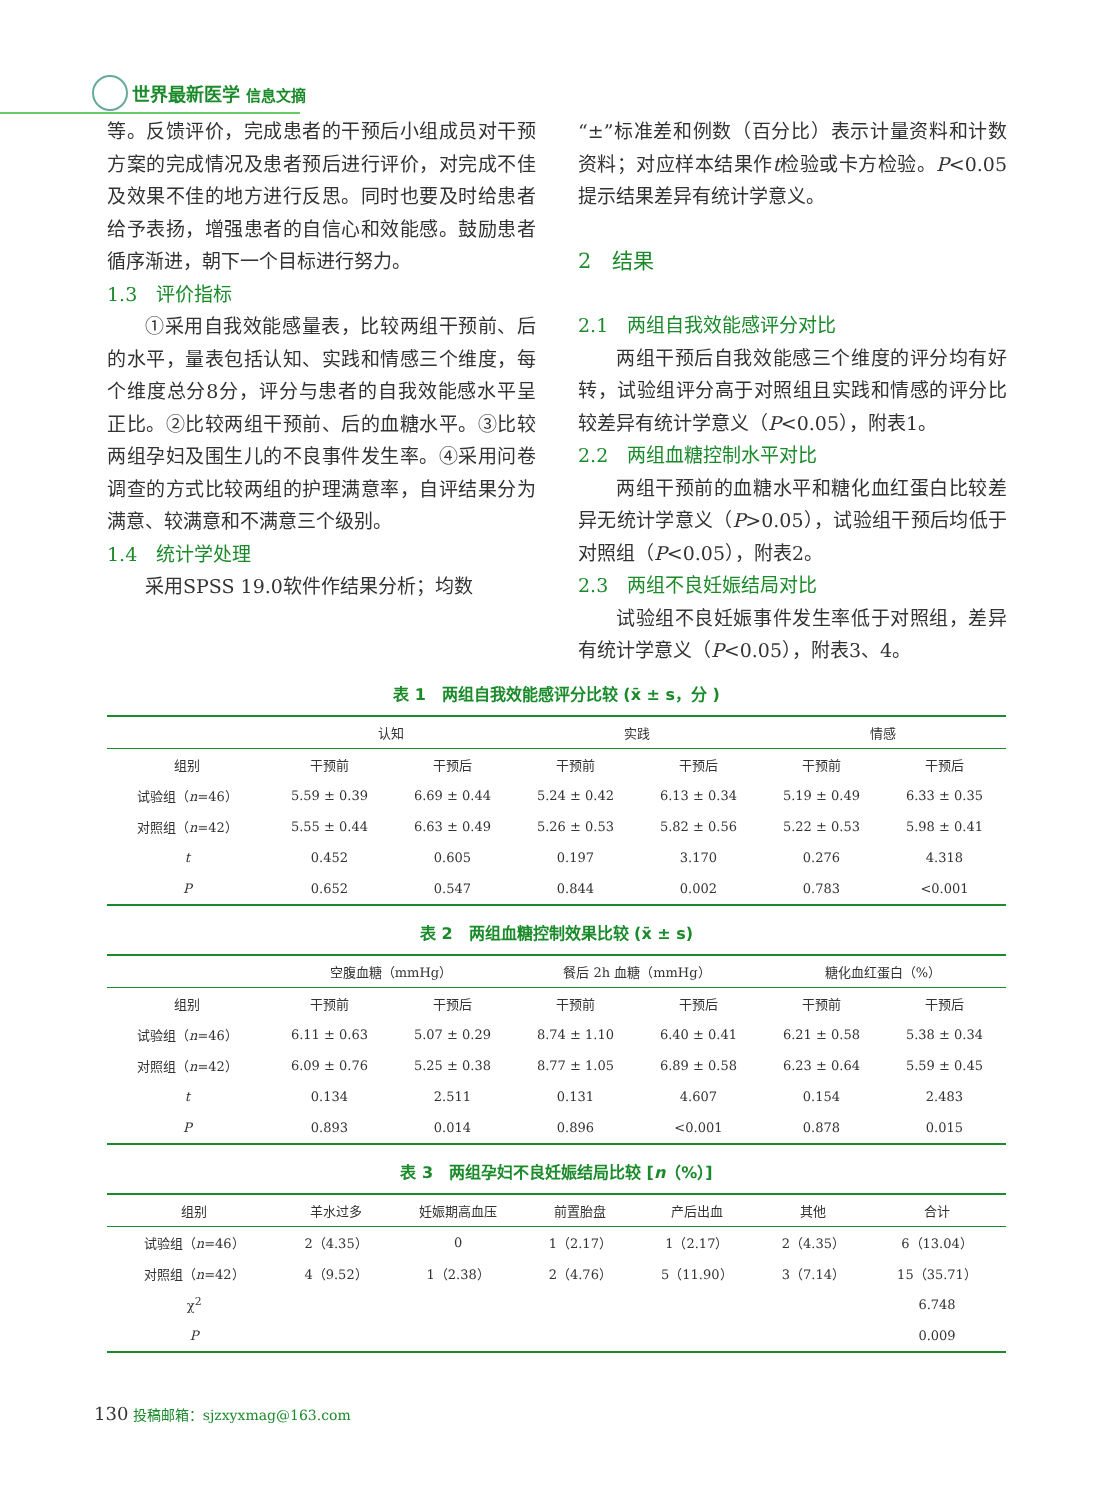世界最新医学 信息文摘
等。反馈评价，完成患者的干预后小组成员对干预方案的完成情况及患者预后进行评价，对完成不佳及效果不佳的地方进行反思。同时也要及时给患者给予表扬，增强患者的自信心和效能感。鼓励患者循序渐进，朝下一个目标进行努力。
1.3　评价指标
①采用自我效能感量表，比较两组干预前、后的水平，量表包括认知、实践和情感三个维度，每个维度总分8分，评分与患者的自我效能感水平呈正比。②比较两组干预前、后的血糖水平。③比较两组孕妇及围生儿的不良事件发生率。④采用问卷调查的方式比较两组的护理满意率，自评结果分为满意、较满意和不满意三个级别。
1.4　统计学处理
采用SPSS 19.0软件作结果分析；均数
“±”标准差和例数（百分比）表示计量资料和计数资料；对应样本结果作t检验或卡方检验。P<0.05提示结果差异有统计学意义。
2　结果
2.1　两组自我效能感评分对比
两组干预后自我效能感三个维度的评分均有好转，试验组评分高于对照组且实践和情感的评分比较差异有统计学意义（P<0.05），附表1。
2.2　两组血糖控制水平对比
两组干预前的血糖水平和糖化血红蛋白比较差异无统计学意义（P>0.05），试验组干预后均低于对照组（P<0.05），附表2。
2.3　两组不良妊娠结局对比
试验组不良妊娠事件发生率低于对照组，差异有统计学意义（P<0.05），附表3、4。
表 1　两组自我效能感评分比较 (x̄ ± s，分 )
| | 认知 | | 实践 | | 情感 | |
| --- | --- | --- | --- | --- | --- | --- |
| 组别 | 干预前 | 干预后 | 干预前 | 干预后 | 干预前 | 干预后 |
| 试验组（ n =46） | 5.59 ± 0.39 | 6.69 ± 0.44 | 5.24 ± 0.42 | 6.13 ± 0.34 | 5.19 ± 0.49 | 6.33 ± 0.35 |
| 对照组（ n =42） | 5.55 ± 0.44 | 6.63 ± 0.49 | 5.26 ± 0.53 | 5.82 ± 0.56 | 5.22 ± 0.53 | 5.98 ± 0.41 |
| t | 0.452 | 0.605 | 0.197 | 3.170 | 0.276 | 4.318 |
| P | 0.652 | 0.547 | 0.844 | 0.002 | 0.783 | <0.001 |
表 2　两组血糖控制效果比较 (x̄ ± s)
| | 空腹血糖（mmHg） | | 餐后 2h 血糖（mmHg） | | 糖化血红蛋白（%） | |
| --- | --- | --- | --- | --- | --- | --- |
| 组别 | 干预前 | 干预后 | 干预前 | 干预后 | 干预前 | 干预后 |
| 试验组（ n =46） | 6.11 ± 0.63 | 5.07 ± 0.29 | 8.74 ± 1.10 | 6.40 ± 0.41 | 6.21 ± 0.58 | 5.38 ± 0.34 |
| 对照组（ n =42） | 6.09 ± 0.76 | 5.25 ± 0.38 | 8.77 ± 1.05 | 6.89 ± 0.58 | 6.23 ± 0.64 | 5.59 ± 0.45 |
| t | 0.134 | 2.511 | 0.131 | 4.607 | 0.154 | 2.483 |
| P | 0.893 | 0.014 | 0.896 | <0.001 | 0.878 | 0.015 |
表 3　两组孕妇不良妊娠结局比较 [n（%）]
| 组别 | 羊水过多 | 妊娠期高血压 | 前置胎盘 | 产后出血 | 其他 | 合计 |
| --- | --- | --- | --- | --- | --- | --- |
| 试验组（ n =46） | 2（4.35） | 0 | 1（2.17） | 1（2.17） | 2（4.35） | 6（13.04） |
| 对照组（ n =42） | 4（9.52） | 1（2.38） | 2（4.76） | 5（11.90） | 3（7.14） | 15（35.71） |
| χ<sup>2</sup> | | | | | | 6.748 |
| P | | | | | | 0.009 |
130 投稿邮箱：sjzxyxmag@163.com